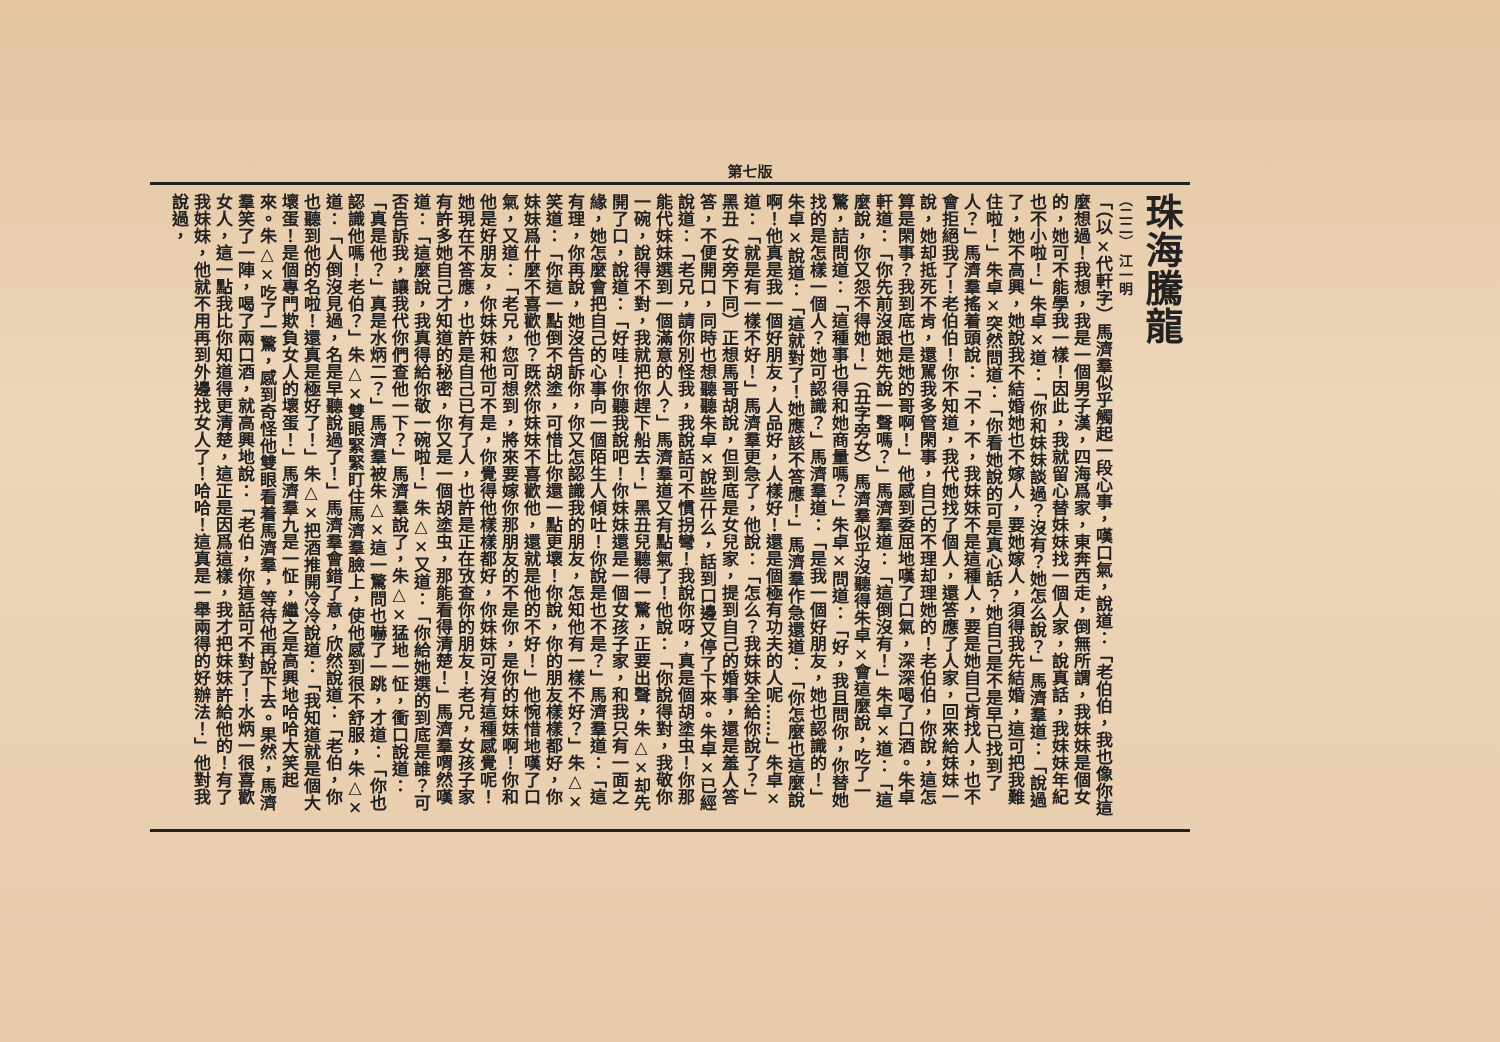第七版
珠海騰龍
（二二） 江一明
「（以×代軒字）馬濟羣似乎觸起一段心事，嘆口氣，說道：「老伯伯，我也像你這麼想過！我想，我是一個男子漢，四海爲家，東奔西走，倒無所謂，我妹妹是個女的，她可不能學我一樣！因此，我就留心替妹妹找一個人家，說真話，我妹妹年紀也不小啦！」朱卓×道：「你和妹妹談過？沒有？她怎么說？」馬濟羣道：「說過了，她不高興，她說我不結婚她也不嫁人，要她嫁人，須得我先結婚，這可把我難住啦！」朱卓×突然問道：「你看她說的可是真心話？她自己是不是早已找到了人？」馬濟羣搖着頭說：「不，不，我妹妹不是這種人，要是她自己肯找人，也不會拒絕我了！老伯伯！你不知道，我代她找了個人，還答應了人家，回來給妹妹一說，她却抵死不肯，還駡我多管閑事，自己的不理却理她的！老伯伯，你說，這怎算是閑事？我到底也是她的哥啊！」他感到委屈地嘆了口氣，深深喝了口酒。朱卓軒道：「你先前沒跟她先說一聲嗎？」馬濟羣道：「這倒沒有！」朱卓×道：「這麼說，你又怨不得她！」（丑字旁女）馬濟羣似乎沒聽得朱卓×會這麼說，吃了一驚，詰問道：「這種事也得和她商量嗎？」朱卓×問道：「好，我且問你，你替她找的是怎樣一個人？她可認識？」馬濟羣道：「是我一個好朋友，她也認識的！」朱卓×說道：「這就對了！她應該不答應！」馬濟羣作急還道：「你怎麼也這麼說啊！他真是我一個好朋友，人品好，人樣好！還是個極有功夫的人呢……」朱卓×道：「就是有一樣不好！」馬濟羣更急了，他說：「怎么？我妹妹全給你說了？」黑丑（女旁下同）正想馬哥胡說，但到底是女兒家，提到自己的婚事，還是羞人答答，不便開口，同時也想聽聽朱卓×說些什么，話到口邊又停了下來。朱卓×已經說道：「老兄，請你別怪我，我說話可不慣拐彎！我說你呀，真是個胡塗虫！你那能代妹妹選到一個滿意的人？」馬濟羣道又有點氣了！他說：「你說得對，我敬你一碗，說得不對，我就把你趕下船去！」黑丑兒聽得一驚，正要出聲，朱△×却先開了口，說道：「好哇！你聽我說吧！你妹妹還是一個女孩子家，和我只有一面之緣，她怎麼會把自己的心事向一個陌生人傾吐！你說是也不是？」馬濟羣道：「這有理，你再說，她沒告訴你，你又怎認識我的朋友，怎知他有一樣不好？」朱△×笑道：「你這一點倒不胡塗，可惜比你還一點更壞！你說，你的朋友樣樣都好，你妹妹爲什麼不喜歡他？既然你妹妹不喜歡他，還就是他的不好！」他惋惜地嘆了口氣，又道：「老兄，您可想到，將來要嫁你那朋友的不是你，是你的妹妹啊！你和他是好朋友，你妹妹和他可不是，你覺得他樣樣都好，你妹妹可沒有這種感覺呢！她現在不答應，也許是自己已有了人，也許是正在攷查你的朋友！老兄，女孩子家有許多她自己才知道的秘密，你又是一個胡塗虫，那能看得清楚！」馬濟羣喟然嘆道：「這麼說，我真得給你敬一碗啦！」朱△×又道：「你給她選的到底是誰？可否告訴我，讓我代你們查他一下？」馬濟羣說了，朱△×猛地一怔，衝口說道：「真是他？」真是水炳二？」馬濟羣被朱△×這一驚問也嚇了一跳，才道：「你也認識他嗎！老伯？」朱△×雙眼緊緊盯住馬濟羣臉上，使他感到很不舒服，朱△×道：「人倒沒見過，名是早聽說過了！」馬濟羣會錯了意，欣然說道：「老伯，你也聽到他的名啦！還真是極好了！」朱△×把酒推開冷冷說道：「我知道就是個大壞蛋！是個專門欺負女人的壞蛋！」馬濟羣九是一怔，繼之是高興地哈哈大笑起來。朱△×吃了一驚，感到奇怪他雙眼看着馬濟羣，等待他再說下去。果然，馬濟羣笑了一陣，喝了兩口酒，就高興地說：「老伯，你這話可不對了！水炳一很喜歡女人，這一點我比你知道得更清楚，這正是因爲這樣，我才把妹妹許給他的！有了我妹妹，他就不用再到外邊找女人了！哈哈！這真是一舉兩得的好辦法！」他對我說過，